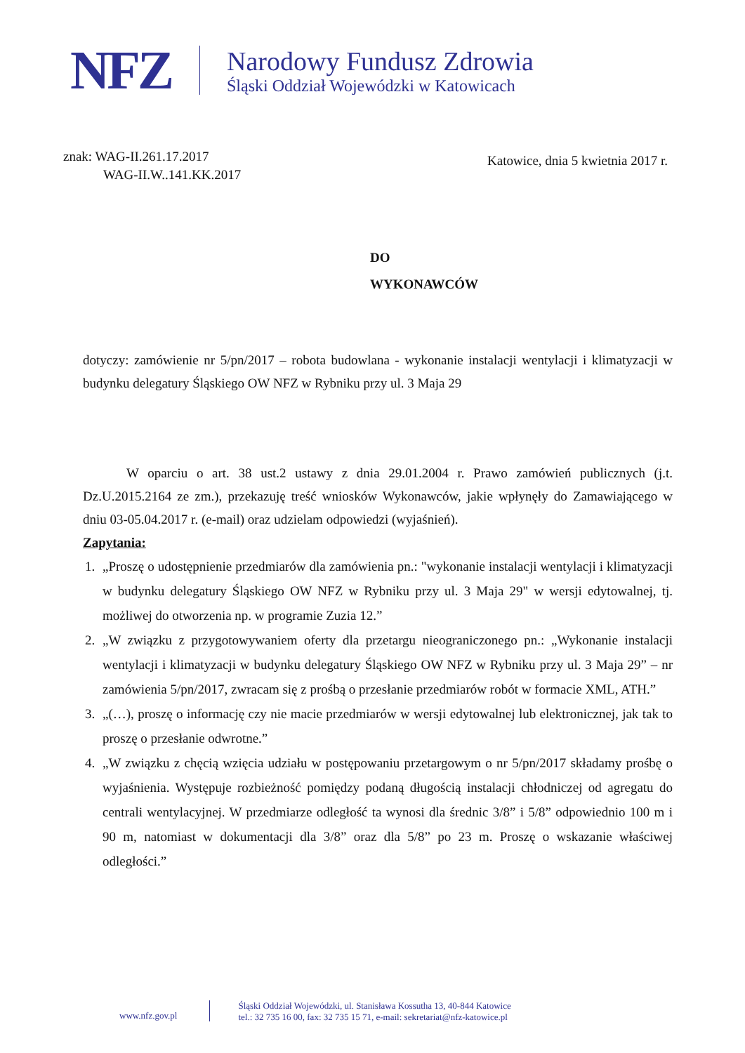NFZ
Narodowy Fundusz Zdrowia
Śląski Oddział Wojewódzki w Katowicach
znak: WAG-II.261.17.2017
WAG-II.W..141.KK.2017
Katowice, dnia 5 kwietnia 2017 r.
DO
WYKONAWCÓW
dotyczy: zamówienie nr 5/pn/2017 – robota budowlana - wykonanie instalacji wentylacji i klimatyzacji w budynku delegatury Śląskiego OW NFZ w Rybniku przy ul. 3 Maja 29
W oparciu o art. 38 ust.2 ustawy z dnia 29.01.2004 r. Prawo zamówień publicznych (j.t. Dz.U.2015.2164 ze zm.), przekazuję treść wniosków Wykonawców, jakie wpłynęły do Zamawiającego w dniu 03-05.04.2017 r. (e-mail) oraz udzielam odpowiedzi (wyjaśnień).
Zapytania:
1. „Proszę o udostępnienie przedmiarów dla zamówienia pn.: "wykonanie instalacji wentylacji i klimatyzacji w budynku delegatury Śląskiego OW NFZ w Rybniku przy ul. 3 Maja 29" w wersji edytowalnej, tj. możliwej do otworzenia np. w programie Zuzia 12.”
2. „W związku z przygotowywaniem oferty dla przetargu nieograniczonego pn.: „Wykonanie instalacji wentylacji i klimatyzacji w budynku delegatury Śląskiego OW NFZ w Rybniku przy ul. 3 Maja 29” – nr zamówienia 5/pn/2017, zwracam się z prośbą o przesłanie przedmiarów robót w formacie XML, ATH.”
3. „(…), proszę o informację czy nie macie przedmiarów w wersji edytowalnej lub elektronicznej, jak tak to proszę o przesłanie odwrotne.”
4. „W związku z chęcią wzięcia udziału w postępowaniu przetargowym o nr 5/pn/2017 składamy prośbę o wyjaśnienia. Występuje rozbieżność pomiędzy podaną długością instalacji chłodniczej od agregatu do centrali wentylacyjnej. W przedmiarze odległość ta wynosi dla średnic 3/8” i 5/8” odpowiednio 100 m i 90 m, natomiast w dokumentacji dla 3/8” oraz dla 5/8” po 23 m. Proszę o wskazanie właściwej odległości.”
www.nfz.gov.pl
Śląski Oddział Wojewódzki, ul. Stanisława Kossutha 13, 40-844 Katowice
tel.: 32 735 16 00, fax: 32 735 15 71, e-mail: sekretariat@nfz-katowice.pl